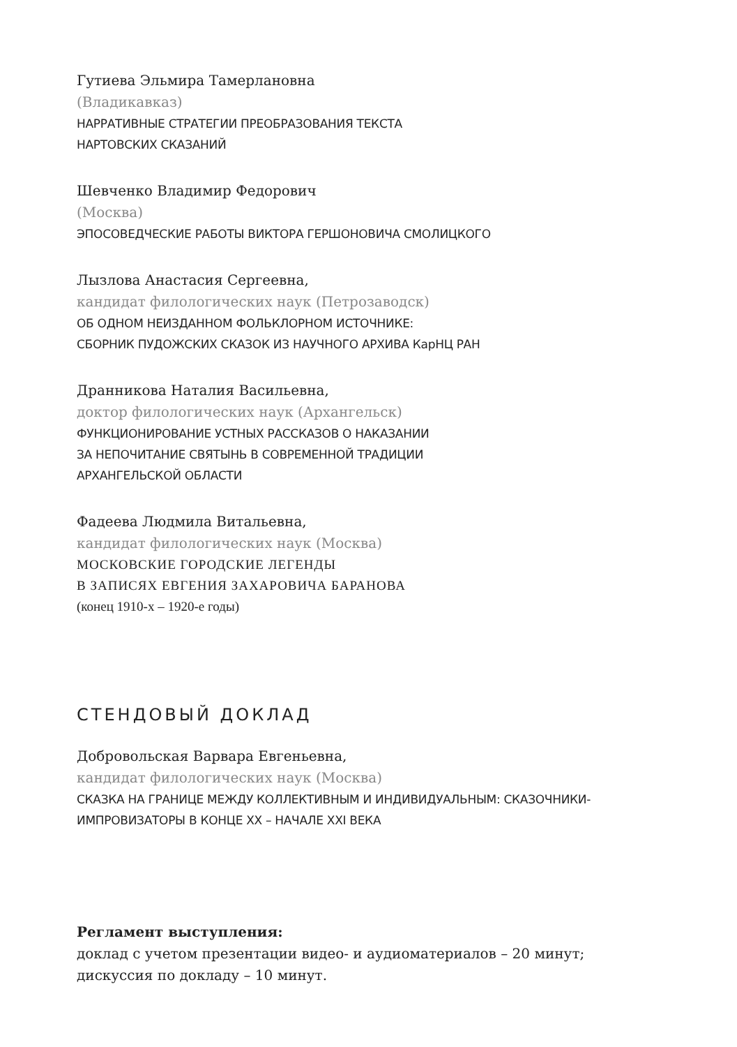Гутиева Эльмира Тамерлановна
(Владикавказ)
НАРРАТИВНЫЕ СТРАТЕГИИ ПРЕОБРАЗОВАНИЯ ТЕКСТА
НАРТОВСКИХ СКАЗАНИЙ
Шевченко Владимир Федорович
(Москва)
ЭПОСОВЕДЧЕСКИЕ РАБОТЫ ВИКТОРА ГЕРШОНОВИЧА СМОЛИЦКОГО
Лызлова Анастасия Сергеевна,
кандидат филологических наук (Петрозаводск)
ОБ ОДНОМ НЕИЗДАННОМ ФОЛЬКЛОРНОМ ИСТОЧНИКЕ:
СБОРНИК ПУДОЖСКИХ СКАЗОК ИЗ НАУЧНОГО АРХИВА КарНЦ РАН
Дранникова Наталия Васильевна,
доктор филологических наук (Архангельск)
ФУНКЦИОНИРОВАНИЕ УСТНЫХ РАССКАЗОВ О НАКАЗАНИИ
ЗА НЕПОЧИТАНИЕ СВЯТЫНЬ В СОВРЕМЕННОЙ ТРАДИЦИИ
АРХАНГЕЛЬСКОЙ ОБЛАСТИ
Фадеева Людмила Витальевна,
кандидат филологических наук (Москва)
МОСКОВСКИЕ ГОРОДСКИЕ ЛЕГЕНДЫ
В ЗАПИСЯХ ЕВГЕНИЯ ЗАХАРОВИЧА БАРАНОВА
(конец 1910-х – 1920-е годы)
СТЕНДОВЫЙ ДОКЛАД
Добровольская Варвара Евгеньевна,
кандидат филологических наук (Москва)
СКАЗКА НА ГРАНИЦЕ МЕЖДУ КОЛЛЕКТИВНЫМ И ИНДИВИДУАЛЬНЫМ: СКАЗОЧНИКИ-
ИМПРОВИЗАТОРЫ В КОНЦЕ XX – НАЧАЛЕ XXI ВЕКА
Регламент выступления:
доклад с учетом презентации видео- и аудиоматериалов – 20 минут;
дискуссия по докладу – 10 минут.